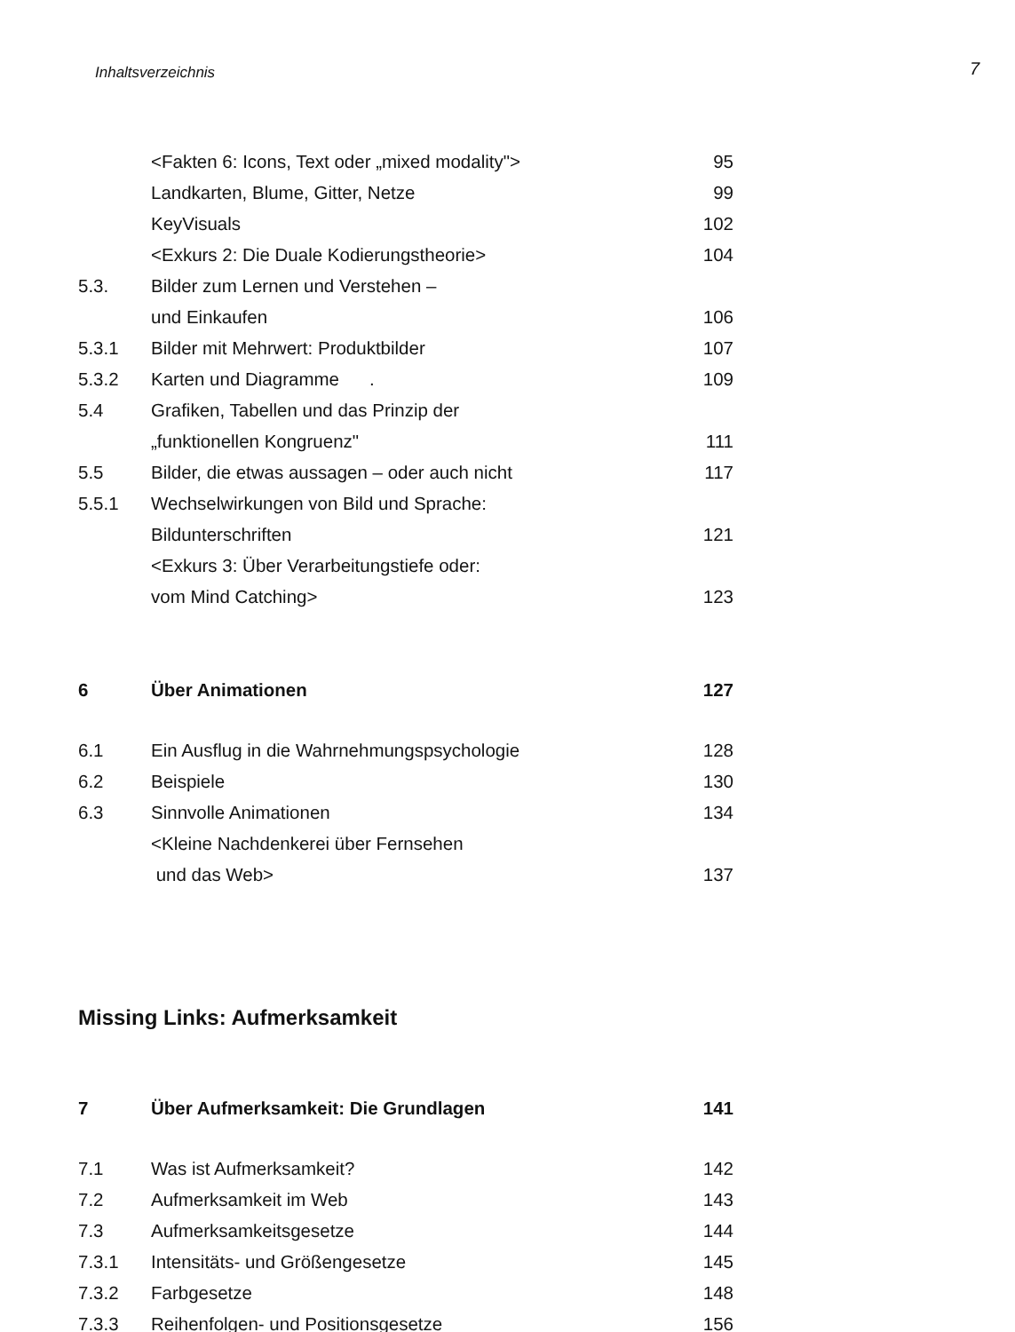Inhaltsverzeichnis 7
| | <Fakten 6: Icons, Text oder „mixed modality"> | 95 |
| | Landkarten, Blume, Gitter, Netze | 99 |
| | KeyVisuals | 102 |
| | <Exkurs 2: Die Duale Kodierungstheorie> | 104 |
| 5.3. | Bilder zum Lernen und Verstehen – | |
| | und Einkaufen | 106 |
| 5.3.1 | Bilder mit Mehrwert: Produktbilder | 107 |
| 5.3.2 | Karten und Diagramme . | 109 |
| 5.4 | Grafiken, Tabellen und das Prinzip der | |
| | „funktionellen Kongruenz" | 111 |
| 5.5 | Bilder, die etwas aussagen – oder auch nicht | 117 |
| 5.5.1 | Wechselwirkungen von Bild und Sprache: | |
| | Bildunterschriften | 121 |
| | <Exkurs 3: Über Verarbeitungstiefe oder: | |
| | vom Mind Catching> | 123 |
| 6 | Über Animationen | 127 |
| 6.1 | Ein Ausflug in die Wahrnehmungspsychologie | 128 |
| 6.2 | Beispiele | 130 |
| 6.3 | Sinnvolle Animationen | 134 |
| | <Kleine Nachdenkerei über Fernsehen | |
| | und das Web> | 137 |
Missing Links: Aufmerksamkeit
| 7 | Über Aufmerksamkeit: Die Grundlagen | 141 |
| 7.1 | Was ist Aufmerksamkeit? | 142 |
| 7.2 | Aufmerksamkeit im Web | 143 |
| 7.3 | Aufmerksamkeitsgesetze | 144 |
| 7.3.1 | Intensitäts- und Größengesetze | 145 |
| 7.3.2 | Farbgesetze | 148 |
| 7.3.3 | Reihenfolgen- und Positionsgesetze | 156 |